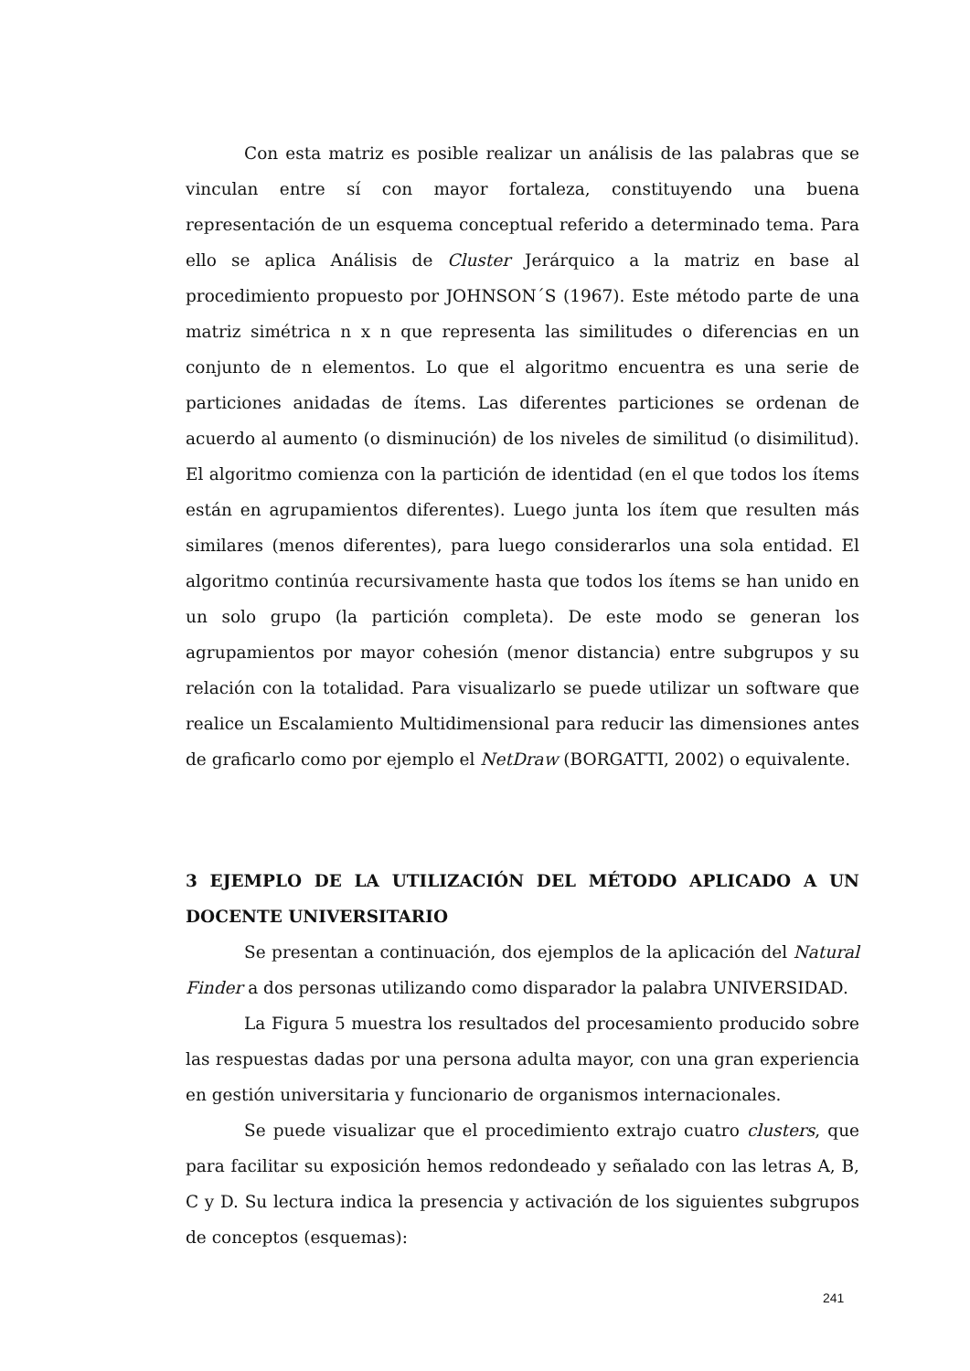Con esta matriz es posible realizar un análisis de las palabras que se vinculan entre sí con mayor fortaleza, constituyendo una buena representación de un esquema conceptual referido a determinado tema. Para ello se aplica Análisis de Cluster Jerárquico a la matriz en base al procedimiento propuesto por JOHNSON´S (1967). Este método parte de una matriz simétrica n x n que representa las similitudes o diferencias en un conjunto de n elementos. Lo que el algoritmo encuentra es una serie de particiones anidadas de ítems. Las diferentes particiones se ordenan de acuerdo al aumento (o disminución) de los niveles de similitud (o disimilitud). El algoritmo comienza con la partición de identidad (en el que todos los ítems están en agrupamientos diferentes). Luego junta los ítem que resulten más similares (menos diferentes), para luego considerarlos una sola entidad. El algoritmo continúa recursivamente hasta que todos los ítems se han unido en un solo grupo (la partición completa). De este modo se generan los agrupamientos por mayor cohesión (menor distancia) entre subgrupos y su relación con la totalidad. Para visualizarlo se puede utilizar un software que realice un Escalamiento Multidimensional para reducir las dimensiones antes de graficarlo como por ejemplo el NetDraw (BORGATTI, 2002) o equivalente.
3 EJEMPLO DE LA UTILIZACIÓN DEL MÉTODO APLICADO A UN DOCENTE UNIVERSITARIO
Se presentan a continuación, dos ejemplos de la aplicación del Natural Finder a dos personas utilizando como disparador la palabra UNIVERSIDAD.
La Figura 5 muestra los resultados del procesamiento producido sobre las respuestas dadas por una persona adulta mayor, con una gran experiencia en gestión universitaria y funcionario de organismos internacionales.
Se puede visualizar que el procedimiento extrajo cuatro clusters, que para facilitar su exposición hemos redondeado y señalado con las letras A, B, C y D. Su lectura indica la presencia y activación de los siguientes subgrupos de conceptos (esquemas):
241